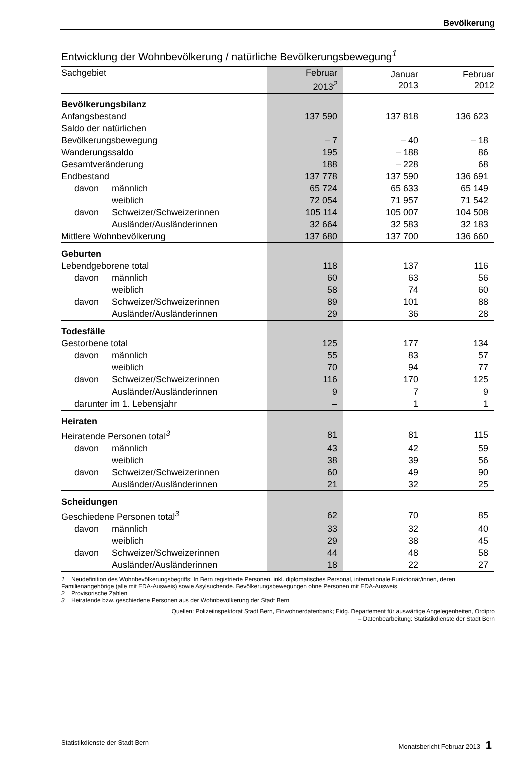Bevölkerung
Entwicklung der Wohnbevölkerung / natürliche Bevölkerungsbewegung<sup>1</sup>
| Sachgebiet | | Februar 2013<sup>2</sup> | Januar 2013 | Februar 2012 |
| --- | --- | --- | --- | --- |
| Bevölkerungsbilanz | | | | |
| Anfangsbestand | | 137 590 | 137 818 | 136 623 |
| Saldo der natürlichen | | | | |
| Bevölkerungsbewegung | | – 7 | – 40 | – 18 |
| Wanderungssaldo | | 195 | – 188 | 86 |
| Gesamtveränderung | | 188 | – 228 | 68 |
| Endbestand | | 137 778 | 137 590 | 136 691 |
| davon | männlich | 65 724 | 65 633 | 65 149 |
| | weiblich | 72 054 | 71 957 | 71 542 |
| davon | Schweizer/Schweizerinnen | 105 114 | 105 007 | 104 508 |
| | Ausländer/Ausländerinnen | 32 664 | 32 583 | 32 183 |
| Mittlere Wohnbevölkerung | | 137 680 | 137 700 | 136 660 |
| Geburten | | | | |
| Lebendgeborene total | | 118 | 137 | 116 |
| davon | männlich | 60 | 63 | 56 |
| | weiblich | 58 | 74 | 60 |
| davon | Schweizer/Schweizerinnen | 89 | 101 | 88 |
| | Ausländer/Ausländerinnen | 29 | 36 | 28 |
| Todesfälle | | | | |
| Gestorbene total | | 125 | 177 | 134 |
| davon | männlich | 55 | 83 | 57 |
| | weiblich | 70 | 94 | 77 |
| davon | Schweizer/Schweizerinnen | 116 | 170 | 125 |
| | Ausländer/Ausländerinnen | 9 | 7 | 9 |
| darunter im 1. Lebensjahr | | – | 1 | 1 |
| Heiraten | | | | |
| Heiratende Personen total<sup>3</sup> | | 81 | 81 | 115 |
| davon | männlich | 43 | 42 | 59 |
| | weiblich | 38 | 39 | 56 |
| davon | Schweizer/Schweizerinnen | 60 | 49 | 90 |
| | Ausländer/Ausländerinnen | 21 | 32 | 25 |
| Scheidungen | | | | |
| Geschiedene Personen total<sup>3</sup> | | 62 | 70 | 85 |
| davon | männlich | 33 | 32 | 40 |
| | weiblich | 29 | 38 | 45 |
| davon | Schweizer/Schweizerinnen | 44 | 48 | 58 |
| | Ausländer/Ausländerinnen | 18 | 22 | 27 |
1 Neudefinition des Wohnbevölkerungsbegriffs: In Bern registrierte Personen, inkl. diplomatisches Personal, internationale Funktionär/innen, deren Familienangehörige (alle mit EDA-Ausweis) sowie Asylsuchende. Bevölkerungsbewegungen ohne Personen mit EDA-Ausweis.
2 Provisorische Zahlen
3 Heiratende bzw. geschiedene Personen aus der Wohnbevölkerung der Stadt Bern
Quellen: Polizeiinspektorat Stadt Bern, Einwohnerdatenbank; Eidg. Departement für auswärtige Angelegenheiten, Ordipro
– Datenbearbeitung: Statistikdienste der Stadt Bern
Statistikdienste der Stadt Bern Monatsbericht Februar 2013 1